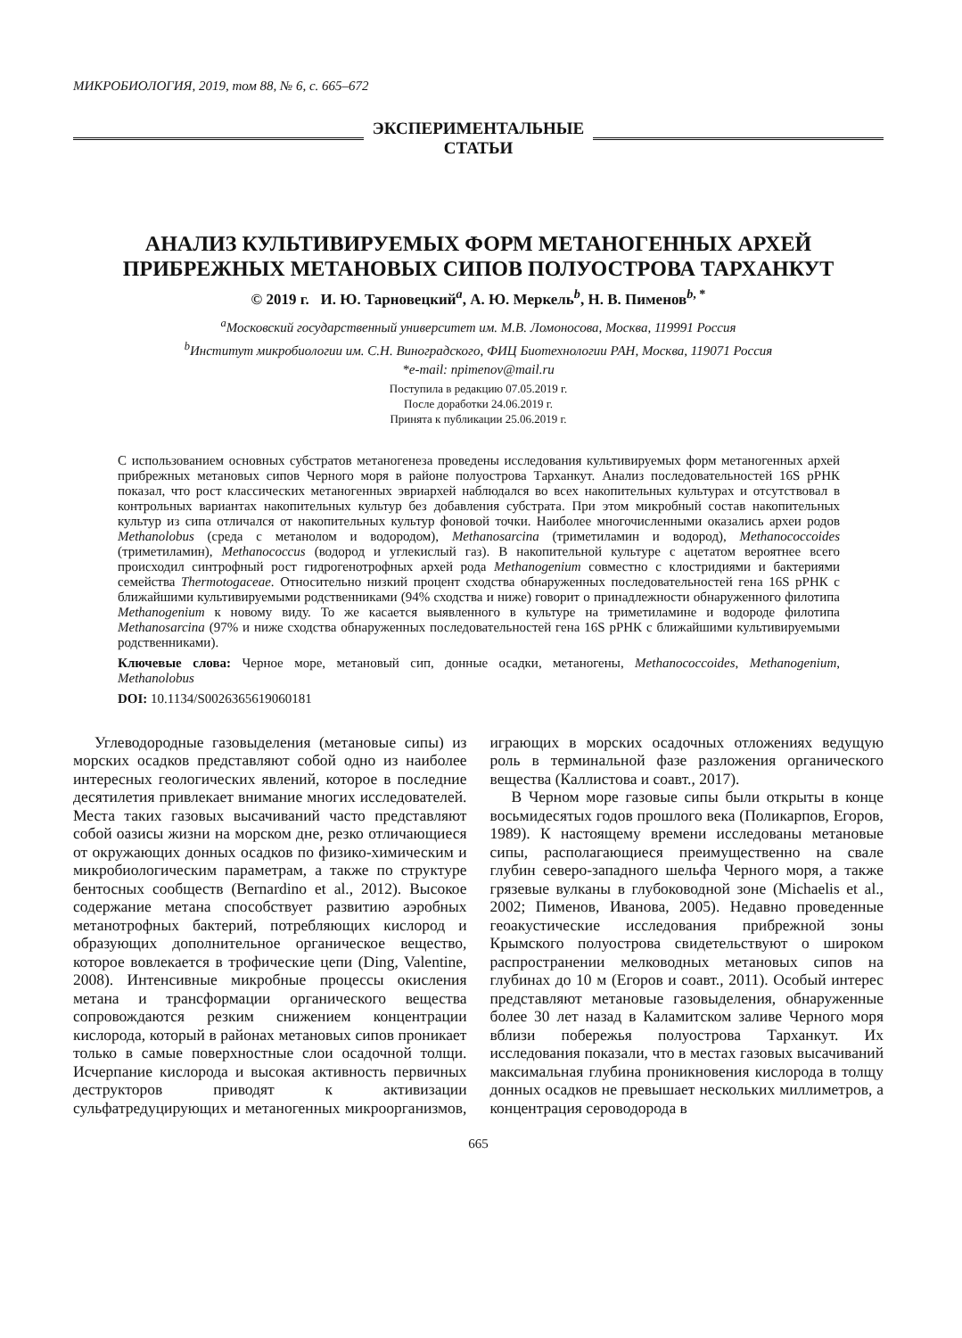МИКРОБИОЛОГИЯ, 2019, том 88, № 6, с. 665–672
ЭКСПЕРИМЕНТАЛЬНЫЕ
СТАТЬИ
АНАЛИЗ КУЛЬТИВИРУЕМЫХ ФОРМ МЕТАНОГЕННЫХ АРХЕЙ
ПРИБРЕЖНЫХ МЕТАНОВЫХ СИПОВ ПОЛУОСТРОВА ТАРХАНКУТ
© 2019 г. И. Ю. Тарновецкий<sup>a</sup>, А. Ю. Меркель<sup>b</sup>, Н. В. Пименов<sup>b, *</sup>
<sup>a</sup> Московский государственный университет им. М.В. Ломоносова, Москва, 119991 Россия
<sup>b</sup> Институт микробиологии им. С.Н. Виноградского, ФИЦ Биотехнологии РАН, Москва, 119071 Россия
*e-mail: npimenov@mail.ru
Поступила в редакцию 07.05.2019 г.
После доработки 24.06.2019 г.
Принята к публикации 25.06.2019 г.
С использованием основных субстратов метаногенеза проведены исследования культивируемых форм метаногенных архей прибрежных метановых сипов Черного моря в районе полуострова Тарханкут. Анализ последовательностей 16S рРНК показал, что рост классических метаногенных эвриархей наблюдался во всех накопительных культурах и отсутствовал в контрольных вариантах накопительных культур без добавления субстрата. При этом микробный состав накопительных культур из сипа отличался от накопительных культур фоновой точки. Наиболее многочисленными оказались археи родов Methanolobus (среда с метанолом и водородом), Methanosarcina (триметиламин и водород), Methanococcoides (триметиламин), Methanococcus (водород и углекислый газ). В накопительной культуре с ацетатом вероятнее всего происходил синтрофный рост гидрогенотрофных архей рода Methanogenium совместно с клостридиями и бактериями семейства Thermotogaceae. Относительно низкий процент сходства обнаруженных последовательностей гена 16S рРНК с ближайшими культивируемыми родственниками (94% сходства и ниже) говорит о принадлежности обнаруженного филотипа Methanogenium к новому виду. То же касается выявленного в культуре на триметиламине и водороде филотипа Methanosarcina (97% и ниже сходства обнаруженных последовательностей гена 16S рРНК с ближайшими культивируемыми родственниками).
Ключевые слова: Черное море, метановый сип, донные осадки, метаногены, Methanococcoides, Methanogenium, Methanolobus
DOI: 10.1134/S0026365619060181
Углеводородные газовыделения (метановые сипы) из морских осадков представляют собой одно из наиболее интересных геологических явлений, которое в последние десятилетия привлекает внимание многих исследователей. Места таких газовых высачиваний часто представляют собой оазисы жизни на морском дне, резко отличающиеся от окружающих донных осадков по физико-химическим и микробиологическим параметрам, а также по структуре бентосных сообществ (Bernardino et al., 2012). Высокое содержание метана способствует развитию аэробных метанотрофных бактерий, потребляющих кислород и образующих дополнительное органическое вещество, которое вовлекается в трофические цепи (Ding, Valentine, 2008). Интенсивные микробные процессы окисления метана и трансформации органического вещества сопровождаются резким снижением концентрации кислорода, который в районах метановых сипов проникает только в самые поверхностные слои осадочной толщи. Исчерпание кислорода и высокая активность первичных деструкторов приводят к активизации сульфатредуцирующих и метаногенных микроорганизмов, играющих в морских осадочных отложениях ведущую роль в терминальной фазе разложения органического вещества (Каллистова и соавт., 2017).
В Черном море газовые сипы были открыты в конце восьмидесятых годов прошлого века (Поликарпов, Егоров, 1989). К настоящему времени исследованы метановые сипы, располагающиеся преимущественно на свале глубин северо-западного шельфа Черного моря, а также грязевые вулканы в глубоководной зоне (Michaelis et al., 2002; Пименов, Иванова, 2005). Недавно проведенные геоакустические исследования прибрежной зоны Крымского полуострова свидетельствуют о широком распространении мелководных метановых сипов на глубинах до 10 м (Егоров и соавт., 2011). Особый интерес представляют метановые газовыделения, обнаруженные более 30 лет назад в Каламитском заливе Черного моря вблизи побережья полуострова Тарханкут. Их исследования показали, что в местах газовых высачиваний максимальная глубина проникновения кислорода в толщу донных осадков не превышает нескольких миллиметров, а концентрация сероводорода в
665